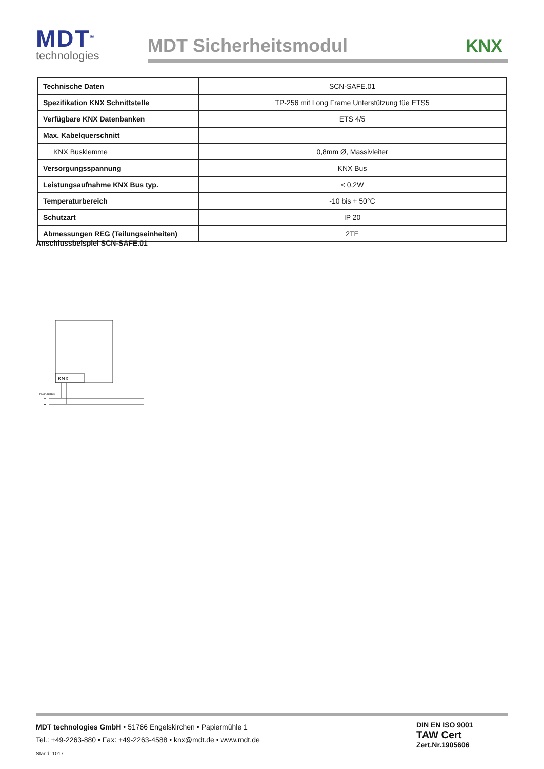MDT<sup>®</sup>
technologies
MDT Sicherheitsmodul KNX
| Technische Daten | SCN-SAFE.01 |
| Spezifikation KNX Schnittstelle | TP-256 mit Long Frame Unterstützung füe ETS5 |
| Verfügbare KNX Datenbanken | ETS 4/5 |
| Max. Kabelquerschnitt | |
| KNX Busklemme | 0,8mm Ø, Massivleiter |
| Versorgungsspannung | KNX Bus |
| Leistungsaufnahme KNX Bus typ. | < 0,2W |
| Temperaturbereich | -10 bis + 50°C |
| Schutzart | IP 20 |
| Abmessungen REG (Teilungseinheiten) | 2TE |
Anschlussbeispiel SCN-SAFE.01
KNX
KNX/EIB Bus
−
+
MDT technologies GmbH • 51766 Engelskirchen • Papiermühle 1
Tel.: +49-2263-880 • Fax: +49-2263-4588 • knx@mdt.de • www.mdt.de
Stand: 1017
DIN EN ISO 9001
TAW Cert
Zert.Nr.1905606